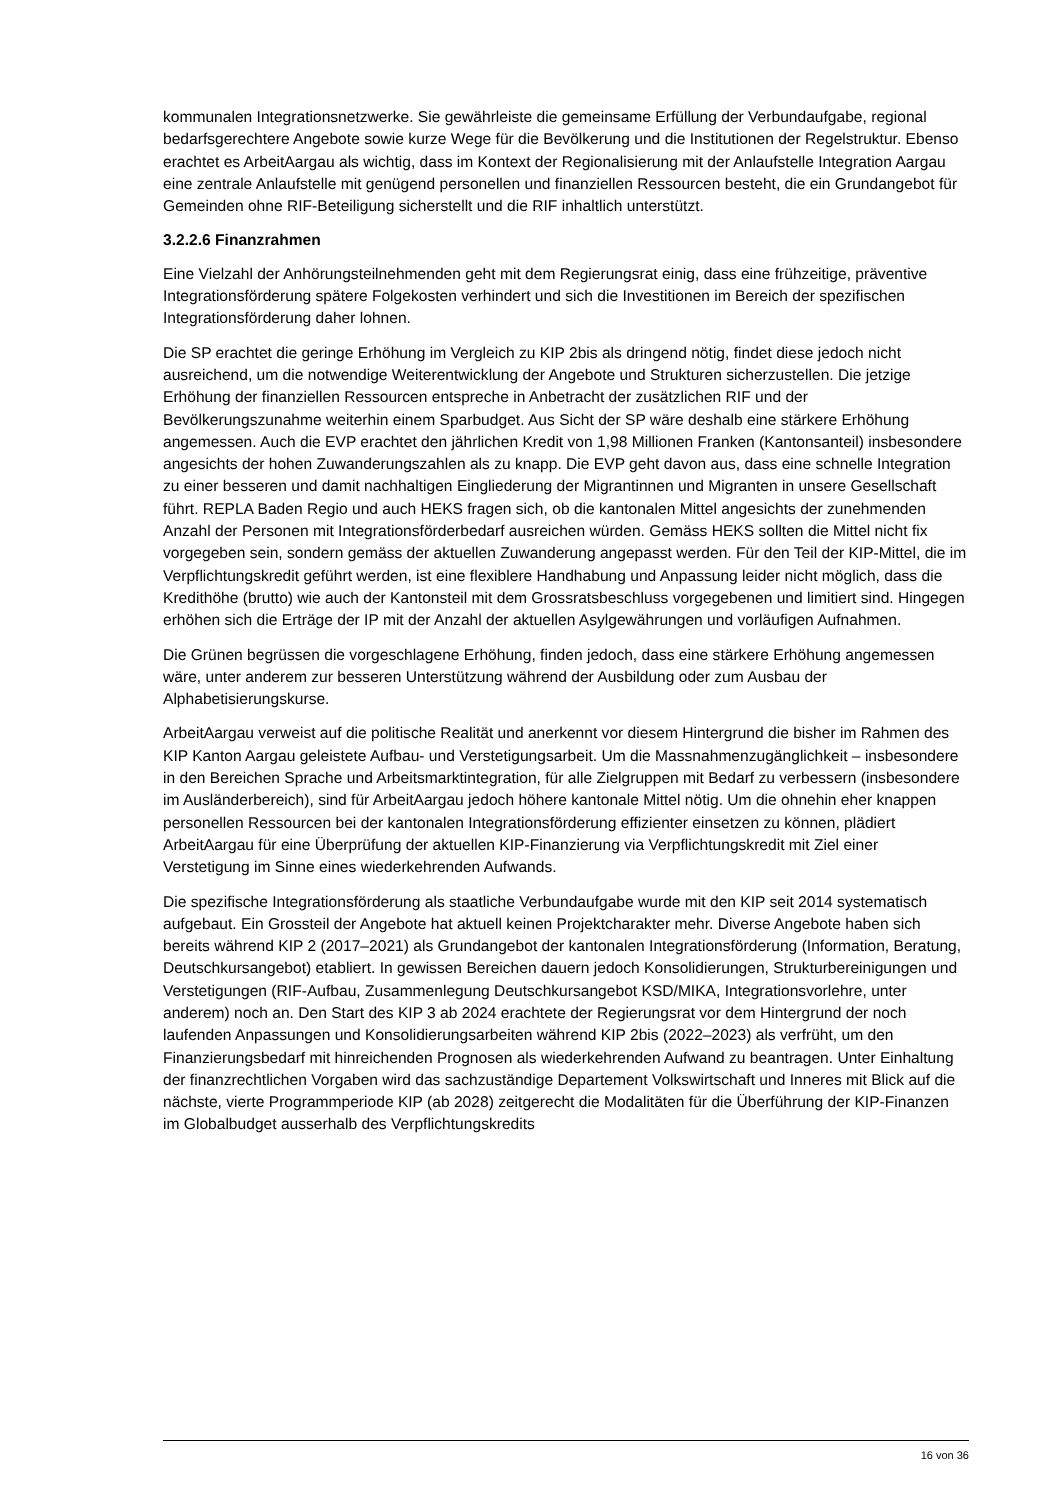kommunalen Integrationsnetzwerke. Sie gewährleiste die gemeinsame Erfüllung der Verbundaufgabe, regional bedarfsgerechtere Angebote sowie kurze Wege für die Bevölkerung und die Institutionen der Regelstruktur. Ebenso erachtet es ArbeitAargau als wichtig, dass im Kontext der Regionalisierung mit der Anlaufstelle Integration Aargau eine zentrale Anlaufstelle mit genügend personellen und finanziellen Ressourcen besteht, die ein Grundangebot für Gemeinden ohne RIF-Beteiligung sicherstellt und die RIF inhaltlich unterstützt.
3.2.2.6 Finanzrahmen
Eine Vielzahl der Anhörungsteilnehmenden geht mit dem Regierungsrat einig, dass eine frühzeitige, präventive Integrationsförderung spätere Folgekosten verhindert und sich die Investitionen im Bereich der spezifischen Integrationsförderung daher lohnen.
Die SP erachtet die geringe Erhöhung im Vergleich zu KIP 2bis als dringend nötig, findet diese jedoch nicht ausreichend, um die notwendige Weiterentwicklung der Angebote und Strukturen sicherzustellen. Die jetzige Erhöhung der finanziellen Ressourcen entspreche in Anbetracht der zusätzlichen RIF und der Bevölkerungszunahme weiterhin einem Sparbudget. Aus Sicht der SP wäre deshalb eine stärkere Erhöhung angemessen. Auch die EVP erachtet den jährlichen Kredit von 1,98 Millionen Franken (Kantonsanteil) insbesondere angesichts der hohen Zuwanderungszahlen als zu knapp. Die EVP geht davon aus, dass eine schnelle Integration zu einer besseren und damit nachhaltigen Eingliederung der Migrantinnen und Migranten in unsere Gesellschaft führt. REPLA Baden Regio und auch HEKS fragen sich, ob die kantonalen Mittel angesichts der zunehmenden Anzahl der Personen mit Integrationsförderbedarf ausreichen würden. Gemäss HEKS sollten die Mittel nicht fix vorgegeben sein, sondern gemäss der aktuellen Zuwanderung angepasst werden. Für den Teil der KIP-Mittel, die im Verpflichtungskredit geführt werden, ist eine flexiblere Handhabung und Anpassung leider nicht möglich, dass die Kredithöhe (brutto) wie auch der Kantonsteil mit dem Grossratsbeschluss vorgegebenen und limitiert sind. Hingegen erhöhen sich die Erträge der IP mit der Anzahl der aktuellen Asylgewährungen und vorläufigen Aufnahmen.
Die Grünen begrüssen die vorgeschlagene Erhöhung, finden jedoch, dass eine stärkere Erhöhung angemessen wäre, unter anderem zur besseren Unterstützung während der Ausbildung oder zum Ausbau der Alphabetisierungskurse.
ArbeitAargau verweist auf die politische Realität und anerkennt vor diesem Hintergrund die bisher im Rahmen des KIP Kanton Aargau geleistete Aufbau- und Verstetigungsarbeit. Um die Massnahmenzugänglichkeit – insbesondere in den Bereichen Sprache und Arbeitsmarktintegration, für alle Zielgruppen mit Bedarf zu verbessern (insbesondere im Ausländerbereich), sind für ArbeitAargau jedoch höhere kantonale Mittel nötig. Um die ohnehin eher knappen personellen Ressourcen bei der kantonalen Integrationsförderung effizienter einsetzen zu können, plädiert ArbeitAargau für eine Überprüfung der aktuellen KIP-Finanzierung via Verpflichtungskredit mit Ziel einer Verstetigung im Sinne eines wiederkehrenden Aufwands.
Die spezifische Integrationsförderung als staatliche Verbundaufgabe wurde mit den KIP seit 2014 systematisch aufgebaut. Ein Grossteil der Angebote hat aktuell keinen Projektcharakter mehr. Diverse Angebote haben sich bereits während KIP 2 (2017–2021) als Grundangebot der kantonalen Integrationsförderung (Information, Beratung, Deutschkursangebot) etabliert. In gewissen Bereichen dauern jedoch Konsolidierungen, Strukturbereinigungen und Verstetigungen (RIF-Aufbau, Zusammenlegung Deutschkursangebot KSD/MIKA, Integrationsvorlehre, unter anderem) noch an. Den Start des KIP 3 ab 2024 erachtete der Regierungsrat vor dem Hintergrund der noch laufenden Anpassungen und Konsolidierungsarbeiten während KIP 2bis (2022–2023) als verfrüht, um den Finanzierungsbedarf mit hinreichenden Prognosen als wiederkehrenden Aufwand zu beantragen. Unter Einhaltung der finanzrechtlichen Vorgaben wird das sachzuständige Departement Volkswirtschaft und Inneres mit Blick auf die nächste, vierte Programmperiode KIP (ab 2028) zeitgerecht die Modalitäten für die Überführung der KIP-Finanzen im Globalbudget ausserhalb des Verpflichtungskredits
16 von 36